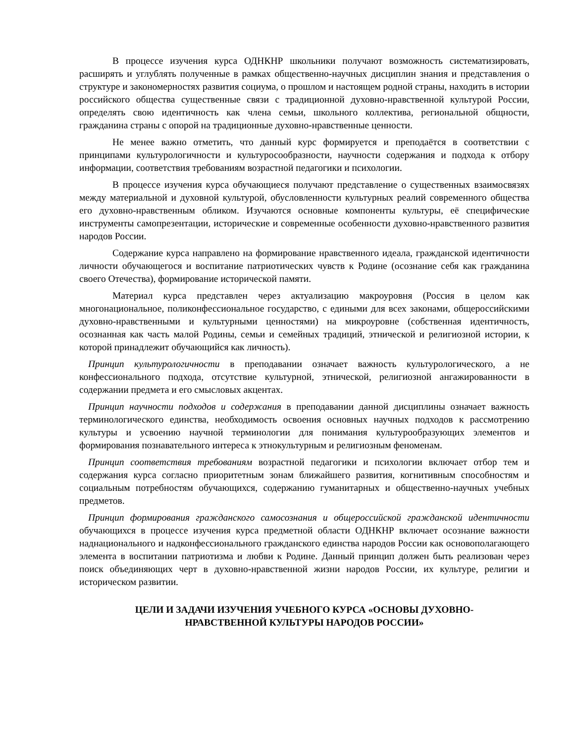В процессе изучения курса ОДНКНР школьники получают возможность систематизировать, расширять и углублять полученные в рамках общественно-научных дисциплин знания и представления о структуре и закономерностях развития социума, о прошлом и настоящем родной страны, находить в истории российского общества существенные связи с традиционной духовно-нравственной культурой России, определять свою идентичность как члена семьи, школьного коллектива, региональной общности, гражданина страны с опорой на традиционные духовно-нравственные ценности.
Не менее важно отметить, что данный курс формируется и преподаётся в соответствии с принципами культурологичности и культуросообразности, научности содержания и подхода к отбору информации, соответствия требованиям возрастной педагогики и психологии.
В процессе изучения курса обучающиеся получают представление о существенных взаимосвязях между материальной и духовной культурой, обусловленности культурных реалий современного общества его духовно-нравственным обликом. Изучаются основные компоненты культуры, её специфические инструменты самопрезентации, исторические и современные особенности духовно-нравственного развития народов России.
Содержание курса направлено на формирование нравственного идеала, гражданской идентичности личности обучающегося и воспитание патриотических чувств к Родине (осознание себя как гражданина своего Отечества), формирование исторической памяти.
Материал курса представлен через актуализацию макроуровня (Россия в целом как многонациональное, поликонфессиональное государство, с едиными для всех законами, общероссийскими духовно-нравственными и культурными ценностями) на микроуровне (собственная идентичность, осознанная как часть малой Родины, семьи и семейных традиций, этнической и религиозной истории, к которой принадлежит обучающийся как личность).
Принцип культурологичности в преподавании означает важность культурологического, а не конфессионального подхода, отсутствие культурной, этнической, религиозной ангажированности в содержании предмета и его смысловых акцентах.
Принцип научности подходов и содержания в преподавании данной дисциплины означает важность терминологического единства, необходимость освоения основных научных подходов к рассмотрению культуры и усвоению научной терминологии для понимания культурообразующих элементов и формирования познавательного интереса к этнокультурным и религиозным феноменам.
Принцип соответствия требованиям возрастной педагогики и психологии включает отбор тем и содержания курса согласно приоритетным зонам ближайшего развития, когнитивным способностям и социальным потребностям обучающихся, содержанию гуманитарных и общественно-научных учебных предметов.
Принцип формирования гражданского самосознания и общероссийской гражданской идентичности обучающихся в процессе изучения курса предметной области ОДНКНР включает осознание важности наднационального и надконфессионального гражданского единства народов России как основополагающего элемента в воспитании патриотизма и любви к Родине. Данный принцип должен быть реализован через поиск объединяющих черт в духовно-нравственной жизни народов России, их культуре, религии и историческом развитии.
ЦЕЛИ И ЗАДАЧИ ИЗУЧЕНИЯ УЧЕБНОГО КУРСА «ОСНОВЫ ДУХОВНО-
НРАВСТВЕННОЙ КУЛЬТУРЫ НАРОДОВ РОССИИ»